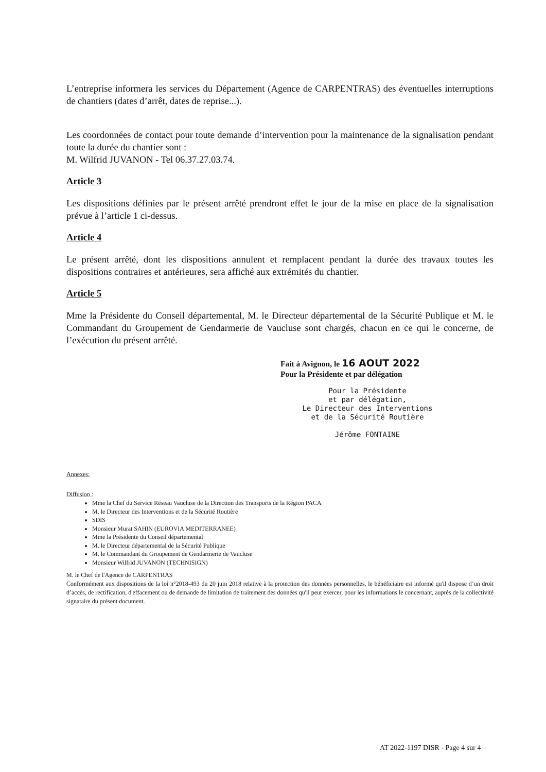L’entreprise informera les services du Département (Agence de CARPENTRAS) des éventuelles interruptions de chantiers (dates d’arrêt, dates de reprise...).
Les coordonnées de contact pour toute demande d’intervention pour la maintenance de la signalisation pendant toute la durée du chantier sont :
M. Wilfrid JUVANON - Tel 06.37.27.03.74.
Article 3
Les dispositions définies par le présent arrêté prendront effet le jour de la mise en place de la signalisation prévue à l’article 1 ci-dessus.
Article 4
Le présent arrêté, dont les dispositions annulent et remplacent pendant la durée des travaux toutes les dispositions contraires et antérieures, sera affiché aux extrémités du chantier.
Article 5
Mme la Présidente du Conseil départemental, M. le Directeur départemental de la Sécurité Publique et M. le Commandant du Groupement de Gendarmerie de Vaucluse sont chargés, chacun en ce qui le concerne, de l’exécution du présent arrêté.
Fait à Avignon, le 16 AOUT 2022
Pour la Présidente et par délégation
Pour la Présidente
et par délégation,
Le Directeur des Interventions
et de la Sécurité Routière
Jérôme FONTAINE
Annexes:
Diffusion :
Mme la Chef du Service Réseau Vaucluse de la Direction des Transports de la Région PACA
M. le Directeur des Interventions et de la Sécurité Routière
SDIS
Monsieur Murat SAHIN (EUROVIA MEDITERRANEE)
Mme la Présidente du Conseil départemental
M. le Directeur départemental de la Sécurité Publique
M. le Commandant du Groupement de Gendarmerie de Vaucluse
Monsieur Wilfrid JUVANON (TECHNISIGN)
M. le Chef de l'Agence de CARPENTRAS
Conformément aux dispositions de la loi n°2018-493 du 20 juin 2018 relative à la protection des données personnelles, le bénéficiaire est informé qu'il dispose d’un droit d’accès, de rectification, d'effacement ou de demande de limitation de traitement des données qu'il peut exercer, pour les informations le concernant, auprès de la collectivité signataire du présent document.
AT 2022-1197 DISR - Page 4 sur 4